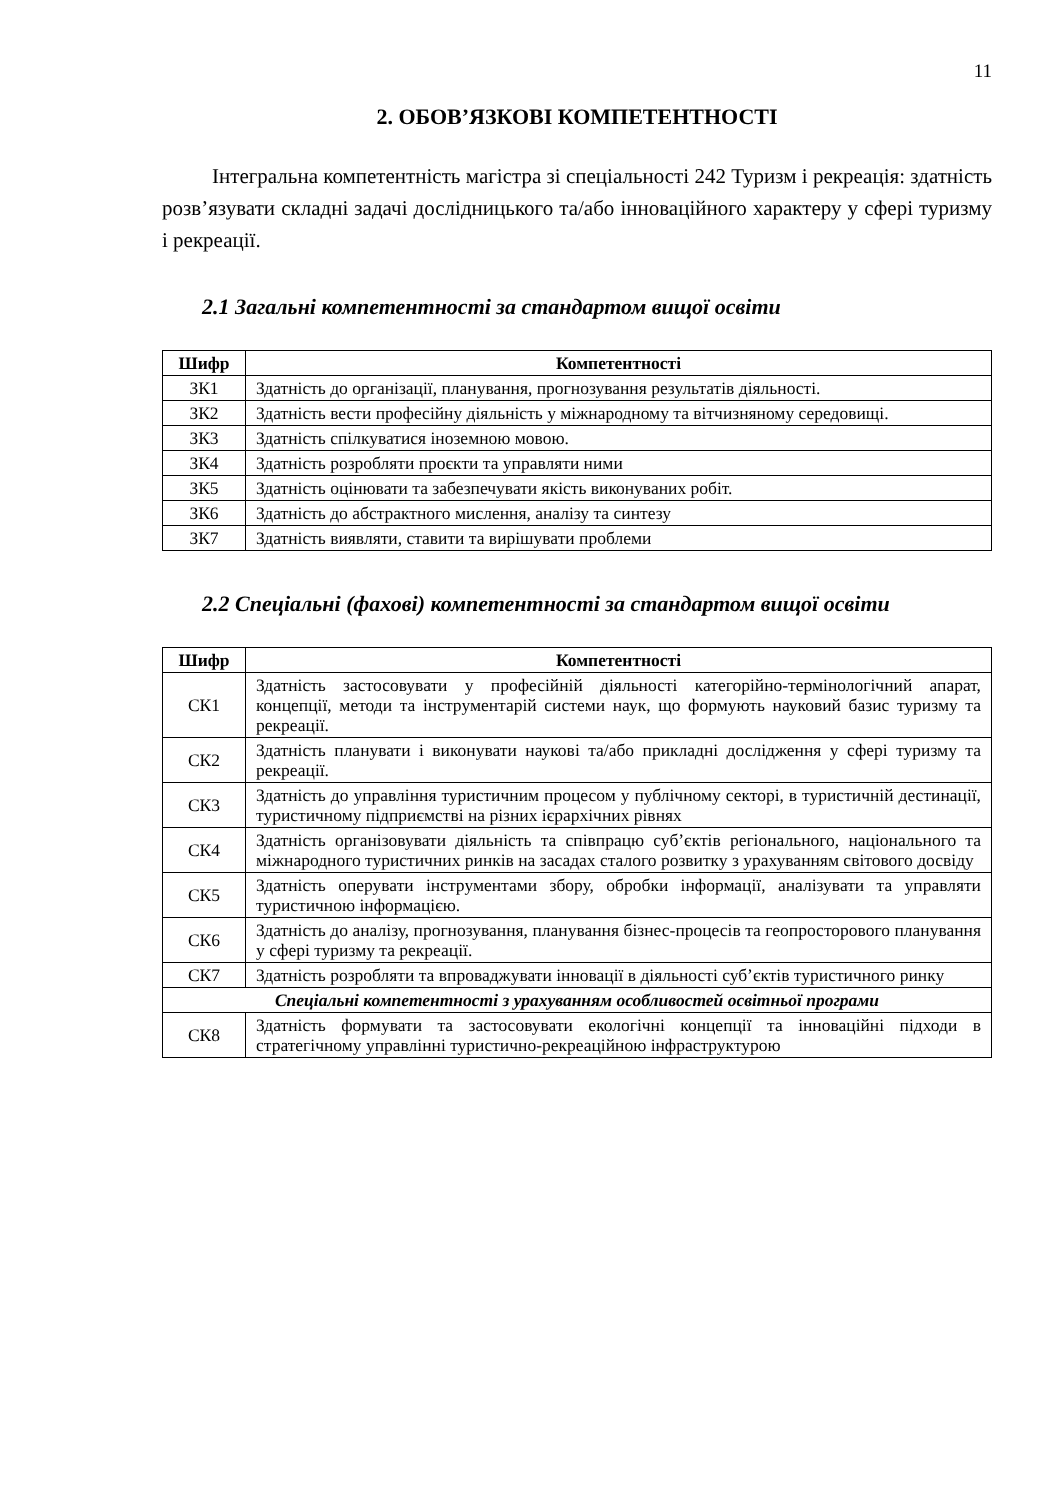11
2. ОБОВ’ЯЗКОВІ КОМПЕТЕНТНОСТІ
Інтегральна компетентність магістра зі спеціальності 242 Туризм і рекреація: здатність розв’язувати складні задачі дослідницького та/або інноваційного характеру у сфері туризму і рекреації.
2.1 Загальні компетентності за стандартом вищої освіти
| Шифр | Компетентності |
| --- | --- |
| ЗК1 | Здатність до організації, планування, прогнозування результатів діяльності. |
| ЗК2 | Здатність вести професійну діяльність у міжнародному та вітчизняному середовищі. |
| ЗК3 | Здатність спілкуватися іноземною мовою. |
| ЗК4 | Здатність розробляти проєкти та управляти ними |
| ЗК5 | Здатність оцінювати та забезпечувати якість виконуваних робіт. |
| ЗК6 | Здатність до абстрактного мислення, аналізу та синтезу |
| ЗК7 | Здатність виявляти, ставити та вирішувати проблеми |
2.2 Спеціальні (фахові) компетентності за стандартом вищої освіти
| Шифр | Компетентності |
| --- | --- |
| СК1 | Здатність застосовувати у професійній діяльності категорійно-термінологічний апарат, концепції, методи та інструментарій системи наук, що формують науковий базис туризму та рекреації. |
| СК2 | Здатність планувати і виконувати наукові та/або прикладні дослідження у сфері туризму та рекреації. |
| СК3 | Здатність до управління туристичним процесом у публічному секторі, в туристичній дестинації, туристичному підприємстві на різних ієрархічних рівнях |
| СК4 | Здатність організовувати діяльність та співпрацю суб’єктів регіонального, національного та міжнародного туристичних ринків на засадах сталого розвитку з урахуванням світового досвіду |
| СК5 | Здатність оперувати інструментами збору, обробки інформації, аналізувати та управляти туристичною інформацією. |
| СК6 | Здатність до аналізу, прогнозування, планування бізнес-процесів та геопросторового планування у сфері туризму та рекреації. |
| СК7 | Здатність розробляти та впроваджувати інновації в діяльності суб’єктів туристичного ринку |
| Спеціальні компетентності з урахуванням особливостей освітньої програми | |
| СК8 | Здатність формувати та застосовувати екологічні концепції та інноваційні підходи в стратегічному управлінні туристично-рекреаційною інфраструктурою |